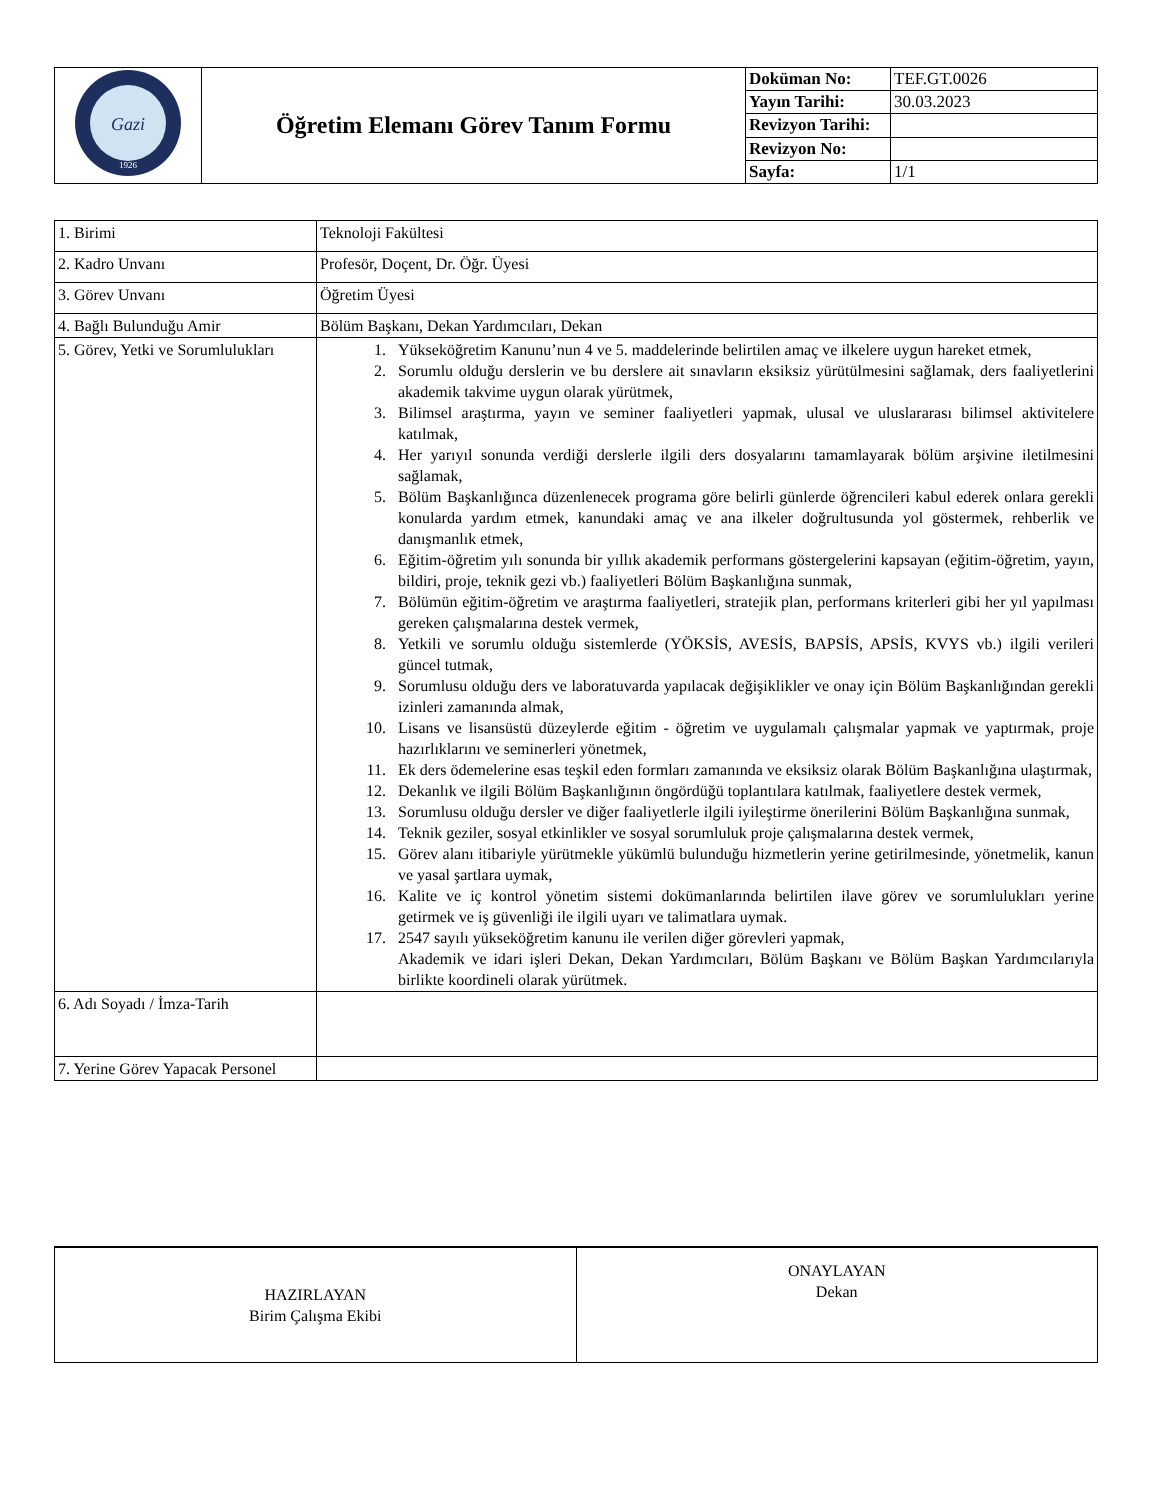| Gazi 1926 | Öğretim Elemanı Görev Tanım Formu | Doküman No: | TEF.GT.0026 |
| | | Yayın Tarihi: | 30.03.2023 |
| | | Revizyon Tarihi: | |
| | | Revizyon No: | |
| | | Sayfa: | 1/1 |
| 1. Birimi | Teknoloji Fakültesi |
| 2. Kadro Unvanı | Profesör, Doçent, Dr. Öğr. Üyesi |
| 3. Görev Unvanı | Öğretim Üyesi |
| 4. Bağlı Bulunduğu Amir | Bölüm Başkanı, Dekan Yardımcıları, Dekan |
| 5. Görev, Yetki ve Sorumlulukları | 1. Yükseköğretim Kanunu’nun 4 ve 5. maddelerinde belirtilen amaç ve ilkelere uygun hareket etmek, 2. Sorumlu olduğu derslerin ve bu derslere ait sınavların eksiksiz yürütülmesini sağlamak, ders faaliyetlerini akademik takvime uygun olarak yürütmek, 3. Bilimsel araştırma, yayın ve seminer faaliyetleri yapmak, ulusal ve uluslararası bilimsel aktivitelere katılmak, 4. Her yarıyıl sonunda verdiği derslerle ilgili ders dosyalarını tamamlayarak bölüm arşivine iletilmesini sağlamak, 5. Bölüm Başkanlığınca düzenlenecek programa göre belirli günlerde öğrencileri kabul ederek onlara gerekli konularda yardım etmek, kanundaki amaç ve ana ilkeler doğrultusunda yol göstermek, rehberlik ve danışmanlık etmek, 6. Eğitim-öğretim yılı sonunda bir yıllık akademik performans göstergelerini kapsayan (eğitim-öğretim, yayın, bildiri, proje, teknik gezi vb.) faaliyetleri Bölüm Başkanlığına sunmak, 7. Bölümün eğitim-öğretim ve araştırma faaliyetleri, stratejik plan, performans kriterleri gibi her yıl yapılması gereken çalışmalarına destek vermek, 8. Yetkili ve sorumlu olduğu sistemlerde (YÖKSİS, AVESİS, BAPSİS, APSİS, KVYS vb.) ilgili verileri güncel tutmak, 9. Sorumlusu olduğu ders ve laboratuvarda yapılacak değişiklikler ve onay için Bölüm Başkanlığından gerekli izinleri zamanında almak, 10. Lisans ve lisansüstü düzeylerde eğitim - öğretim ve uygulamalı çalışmalar yapmak ve yaptırmak, proje hazırlıklarını ve seminerleri yönetmek, 11. Ek ders ödemelerine esas teşkil eden formları zamanında ve eksiksiz olarak Bölüm Başkanlığına ulaştırmak, 12. Dekanlık ve ilgili Bölüm Başkanlığının öngördüğü toplantılara katılmak, faaliyetlere destek vermek, 13. Sorumlusu olduğu dersler ve diğer faaliyetlerle ilgili iyileştirme önerilerini Bölüm Başkanlığına sunmak, 14. Teknik geziler, sosyal etkinlikler ve sosyal sorumluluk proje çalışmalarına destek vermek, 15. Görev alanı itibariyle yürütmekle yükümlü bulunduğu hizmetlerin yerine getirilmesinde, yönetmelik, kanun ve yasal şartlara uymak, 16. Kalite ve iç kontrol yönetim sistemi dokümanlarında belirtilen ilave görev ve sorumlulukları yerine getirmek ve iş güvenliği ile ilgili uyarı ve talimatlara uymak. 17. 2547 sayılı yükseköğretim kanunu ile verilen diğer görevleri yapmak, Akademik ve idari işleri Dekan, Dekan Yardımcıları, Bölüm Başkanı ve Bölüm Başkan Yardımcılarıyla birlikte koordineli olarak yürütmek. |
| 6. Adı Soyadı / İmza-Tarih | |
| 7. Yerine Görev Yapacak Personel | |
| HAZIRLAYAN Birim Çalışma Ekibi | ONAYLAYAN Dekan |